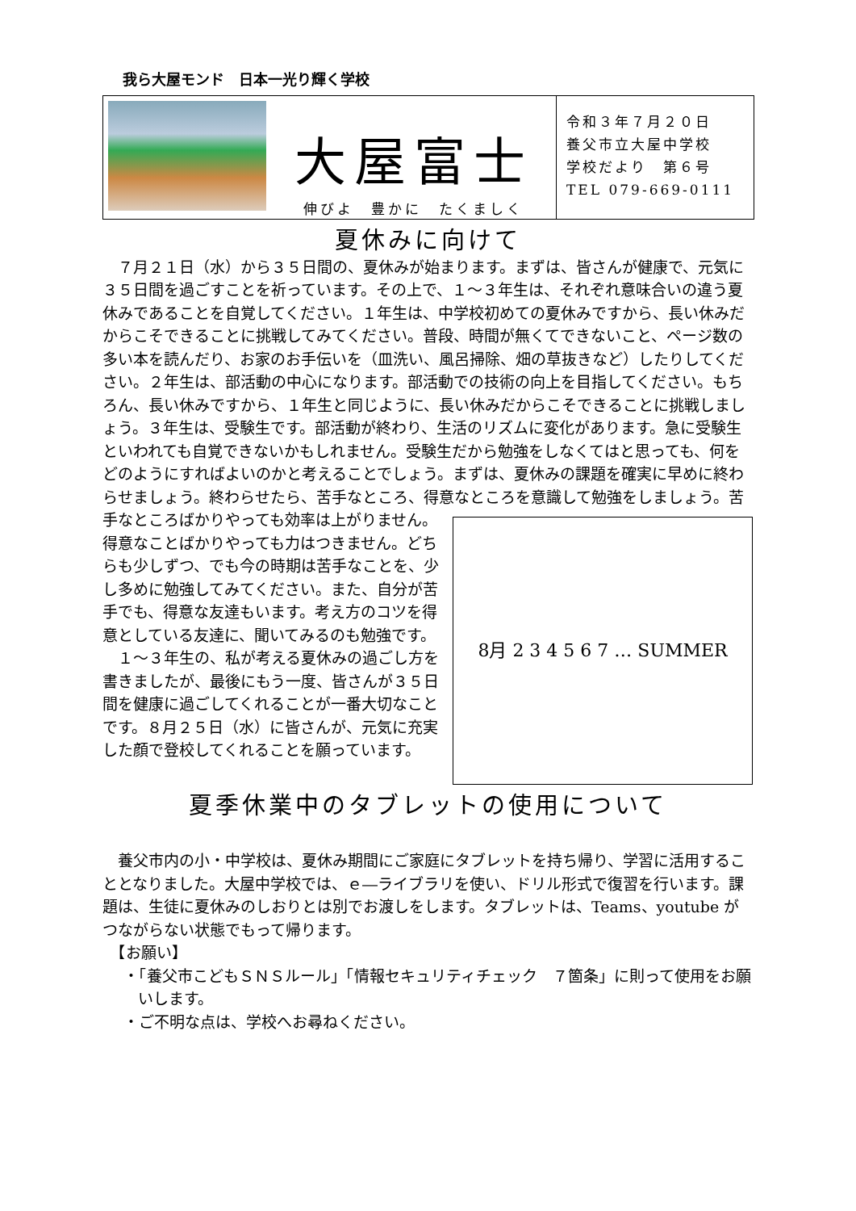我ら大屋モンド　日本一光り輝く学校
大屋富士
伸びよ　豊かに　たくましく
令和３年７月２０日
養父市立大屋中学校
学校だより　第６号
TEL 079-669-0111
夏休みに向けて
　７月２１日（水）から３５日間の、夏休みが始まります。まずは、皆さんが健康で、元気に３５日間を過ごすことを祈っています。その上で、１～３年生は、それぞれ意味合いの違う夏休みであることを自覚してください。１年生は、中学校初めての夏休みですから、長い休みだからこそできることに挑戦してみてください。普段、時間が無くてできないこと、ページ数の多い本を読んだり、お家のお手伝いを（皿洗い、風呂掃除、畑の草抜きなど）したりしてください。２年生は、部活動の中心になります。部活動での技術の向上を目指してください。もちろん、長い休みですから、１年生と同じように、長い休みだからこそできることに挑戦しましょう。３年生は、受験生です。部活動が終わり、生活のリズムに変化があります。急に受験生といわれても自覚できないかもしれません。受験生だから勉強をしなくてはと思っても、何をどのようにすればよいのかと考えることでしょう。まずは、夏休みの課題を確実に早めに終わらせましょう。終わらせたら、苦手なところ、得意なところを意識して勉強をしましょう。苦手なところばかりや
8月 2 3 4 5 6 7 … SUMMER
っても効率は上がりません。得意なことばかりやっても力はつきません。どちらも少しずつ、でも今の時期は苦手なことを、少し多めに勉強してみてください。また、自分が苦手でも、得意な友達もいます。考え方のコツを得意としている友達に、聞いてみるのも勉強です。
　１～３年生の、私が考える夏休みの過ごし方を書きましたが、最後にもう一度、皆さんが３５日間を健康に過ごしてくれることが一番大切なことです。８月２５日（水）に皆さんが、元気に充実した顔で登校してくれることを願っています。
夏季休業中のタブレットの使用について
　養父市内の小・中学校は、夏休み期間にご家庭にタブレットを持ち帰り、学習に活用することとなりました。大屋中学校では、ｅ―ライブラリを使い、ドリル形式で復習を行います。課題は、生徒に夏休みのしおりとは別でお渡しをします。タブレットは、Teams、youtube がつながらない状態でもって帰ります。
　【お願い】
・「養父市こどもＳＮＳルール」「情報セキュリティチェック　７箇条」に則って使用をお願いします。
・ご不明な点は、学校へお尋ねください。